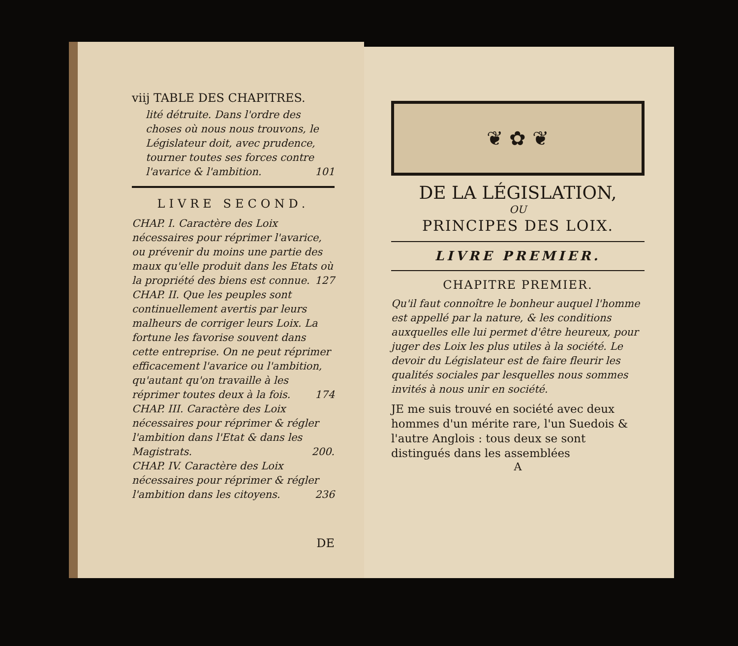viij TABLE DES CHAPITRES.
lité détruite. Dans l'ordre des choses où nous nous trouvons, le Législateur doit, avec prudence, tourner toutes ses forces contre l'avarice & l'ambition. 101
LIVRE SECOND.
CHAP. I. Caractère des Loix nécessaires pour réprimer l'avarice, ou prévenir du moins une partie des maux qu'elle produit dans les Etats où la propriété des biens est connue. 127
CHAP. II. Que les peuples sont continuellement avertis par leurs malheurs de corriger leurs Loix. La fortune les favorise souvent dans cette entreprise. On ne peut réprimer efficacement l'avarice ou l'ambition, qu'autant qu'on travaille à les réprimer toutes deux à la fois. 174
CHAP. III. Caractère des Loix nécessaires pour réprimer & régler l'ambition dans l'Etat & dans les Magistrats. 200.
CHAP. IV. Caractère des Loix nécessaires pour réprimer & régler l'ambition dans les citoyens. 236
DE
❦ ✿ ❦
DE LA LÉGISLATION,
OU
PRINCIPES DES LOIX.
LIVRE PREMIER.
CHAPITRE PREMIER.
Qu'il faut connoître le bonheur auquel l'homme est appellé par la nature, & les conditions auxquelles elle lui permet d'être heureux, pour juger des Loix les plus utiles à la société. Le devoir du Législateur est de faire fleurir les qualités sociales par lesquelles nous sommes invités à nous unir en société.
JE me suis trouvé en société avec deux hommes d'un mérite rare, l'un Suedois & l'autre Anglois : tous deux se sont distingués dans les assemblées
A